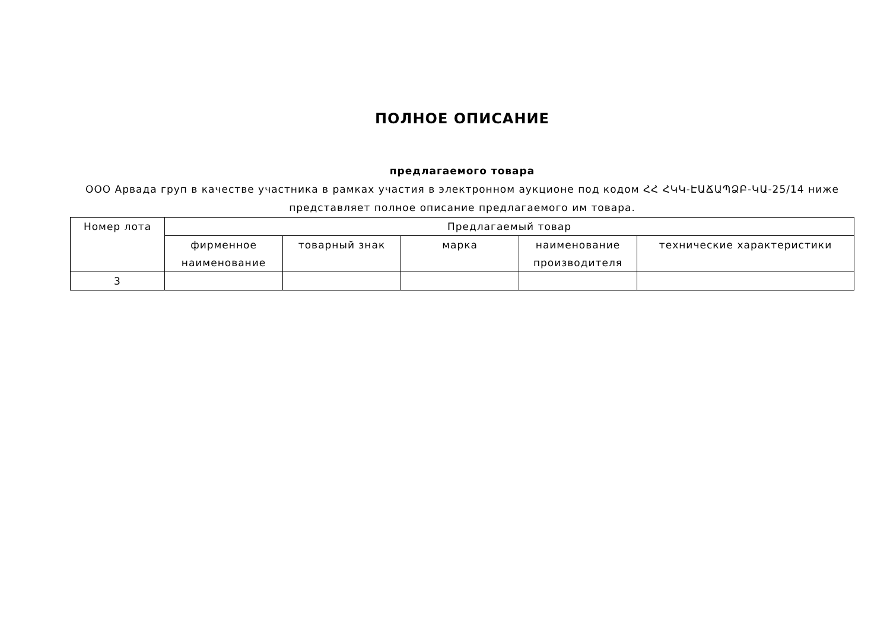ПОЛНОЕ ОПИСАНИЕ
предлагаемого товара
ООО Арвада груп в качестве участника в рамках участия в электронном аукционе под кодом ՀՀ ՀԿԿ-ԷԱՃԱՊՁԲ-ԿԱ-25/14 ниже представляет полное описание предлагаемого им товара.
| Номер лота | Предлагаемый товар | | | | |
| --- | --- | --- | --- | --- | --- |
| | фирменное наименование | товарный знак | марка | наименование производителя | технические характеристики |
| 3 | | | | | |